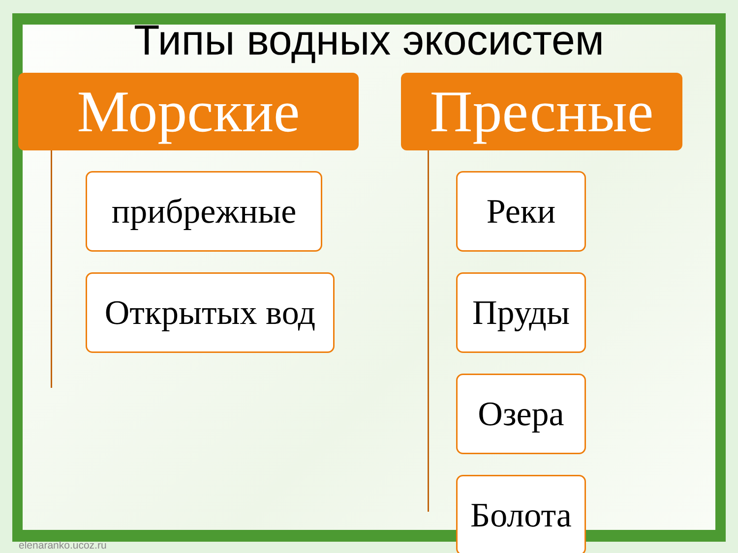Типы водных экосистем
Морские
прибрежные
Открытых вод
Пресные
Реки
Пруды
Озера
Болота
elenaranko.ucoz.ru